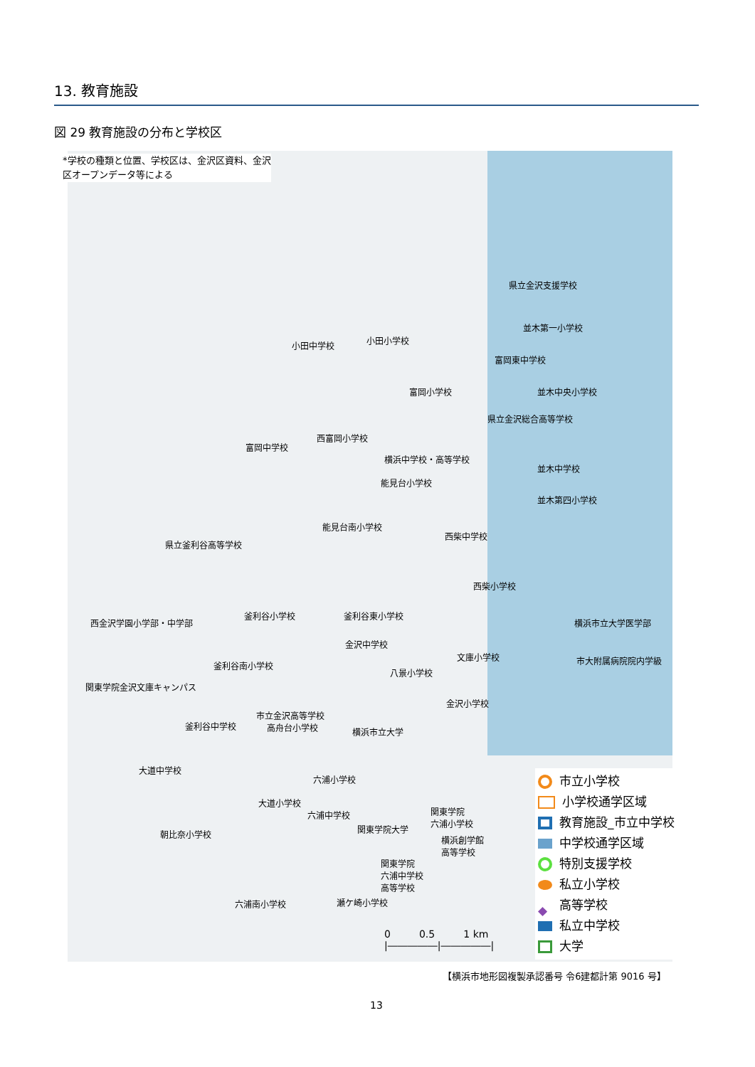13. 教育施設
図 29 教育施設の分布と学校区
県立金沢支援学校
並木第一小学校
小田中学校 小田小学校
富岡東中学校
富岡小学校 並木中央小学校
県立金沢総合高等学校
西富岡小学校
富岡中学校
横浜中学校・高等学校
並木中学校
能見台小学校
並木第四小学校
能見台南小学校
西柴中学校
県立釜利谷高等学校
西柴小学校
横浜市立大学医学部
釜利谷小学校 釜利谷東小学校
西金沢学園小学部・中学部
金沢中学校
文庫小学校 市大附属病院院内学級
釜利谷南小学校
八景小学校
関東学院金沢文庫キャンパス
金沢小学校
市立金沢高等学校
釜利谷中学校 高舟台小学校 横浜市立大学
大道中学校
六浦小学校
大道小学校
六浦中学校
関東学院
六浦小学校
関東学院大学
朝比奈小学校
横浜創学館
高等学校
関東学院
六浦中学校
高等学校
六浦南小学校 瀬ケ崎小学校
*学校の種類と位置、学校区は、金沢区資料、金沢
区オープンデータ等による
市立小学校
小学校通学区域
教育施設_市立中学校
中学校通学区域
特別支援学校
私立小学校
◆ 高等学校
私立中学校
大学
0 0.5 1 km
|―――――|―――――|
【横浜市地形図複製承認番号 令6建都計第 9016 号】
13